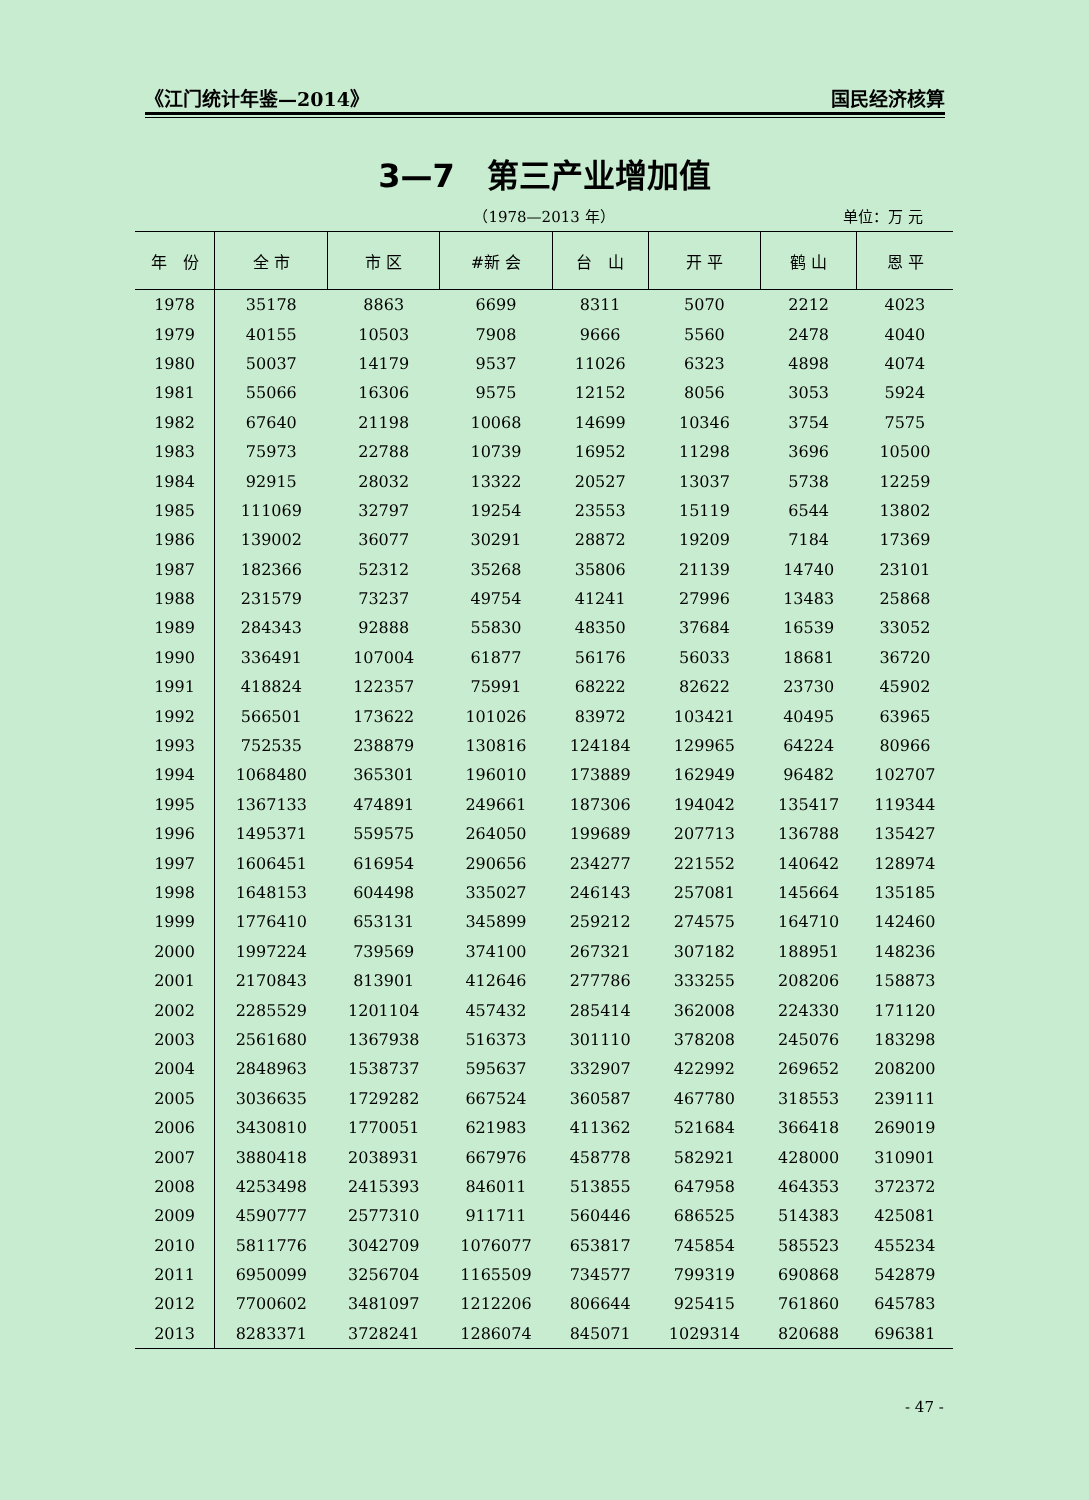《江门统计年鉴—2014》 国民经济核算
3—7　第三产业增加值
（1978—2013 年）
单位：万 元
| 年 份 | 全 市 | 市 区 | #新 会 | 台 山 | 开 平 | 鹤 山 | 恩 平 |
| --- | --- | --- | --- | --- | --- | --- | --- |
| 1978 | 35178 | 8863 | 6699 | 8311 | 5070 | 2212 | 4023 |
| 1979 | 40155 | 10503 | 7908 | 9666 | 5560 | 2478 | 4040 |
| 1980 | 50037 | 14179 | 9537 | 11026 | 6323 | 4898 | 4074 |
| 1981 | 55066 | 16306 | 9575 | 12152 | 8056 | 3053 | 5924 |
| 1982 | 67640 | 21198 | 10068 | 14699 | 10346 | 3754 | 7575 |
| 1983 | 75973 | 22788 | 10739 | 16952 | 11298 | 3696 | 10500 |
| 1984 | 92915 | 28032 | 13322 | 20527 | 13037 | 5738 | 12259 |
| 1985 | 111069 | 32797 | 19254 | 23553 | 15119 | 6544 | 13802 |
| 1986 | 139002 | 36077 | 30291 | 28872 | 19209 | 7184 | 17369 |
| 1987 | 182366 | 52312 | 35268 | 35806 | 21139 | 14740 | 23101 |
| 1988 | 231579 | 73237 | 49754 | 41241 | 27996 | 13483 | 25868 |
| 1989 | 284343 | 92888 | 55830 | 48350 | 37684 | 16539 | 33052 |
| 1990 | 336491 | 107004 | 61877 | 56176 | 56033 | 18681 | 36720 |
| 1991 | 418824 | 122357 | 75991 | 68222 | 82622 | 23730 | 45902 |
| 1992 | 566501 | 173622 | 101026 | 83972 | 103421 | 40495 | 63965 |
| 1993 | 752535 | 238879 | 130816 | 124184 | 129965 | 64224 | 80966 |
| 1994 | 1068480 | 365301 | 196010 | 173889 | 162949 | 96482 | 102707 |
| 1995 | 1367133 | 474891 | 249661 | 187306 | 194042 | 135417 | 119344 |
| 1996 | 1495371 | 559575 | 264050 | 199689 | 207713 | 136788 | 135427 |
| 1997 | 1606451 | 616954 | 290656 | 234277 | 221552 | 140642 | 128974 |
| 1998 | 1648153 | 604498 | 335027 | 246143 | 257081 | 145664 | 135185 |
| 1999 | 1776410 | 653131 | 345899 | 259212 | 274575 | 164710 | 142460 |
| 2000 | 1997224 | 739569 | 374100 | 267321 | 307182 | 188951 | 148236 |
| 2001 | 2170843 | 813901 | 412646 | 277786 | 333255 | 208206 | 158873 |
| 2002 | 2285529 | 1201104 | 457432 | 285414 | 362008 | 224330 | 171120 |
| 2003 | 2561680 | 1367938 | 516373 | 301110 | 378208 | 245076 | 183298 |
| 2004 | 2848963 | 1538737 | 595637 | 332907 | 422992 | 269652 | 208200 |
| 2005 | 3036635 | 1729282 | 667524 | 360587 | 467780 | 318553 | 239111 |
| 2006 | 3430810 | 1770051 | 621983 | 411362 | 521684 | 366418 | 269019 |
| 2007 | 3880418 | 2038931 | 667976 | 458778 | 582921 | 428000 | 310901 |
| 2008 | 4253498 | 2415393 | 846011 | 513855 | 647958 | 464353 | 372372 |
| 2009 | 4590777 | 2577310 | 911711 | 560446 | 686525 | 514383 | 425081 |
| 2010 | 5811776 | 3042709 | 1076077 | 653817 | 745854 | 585523 | 455234 |
| 2011 | 6950099 | 3256704 | 1165509 | 734577 | 799319 | 690868 | 542879 |
| 2012 | 7700602 | 3481097 | 1212206 | 806644 | 925415 | 761860 | 645783 |
| 2013 | 8283371 | 3728241 | 1286074 | 845071 | 1029314 | 820688 | 696381 |
- 47 -